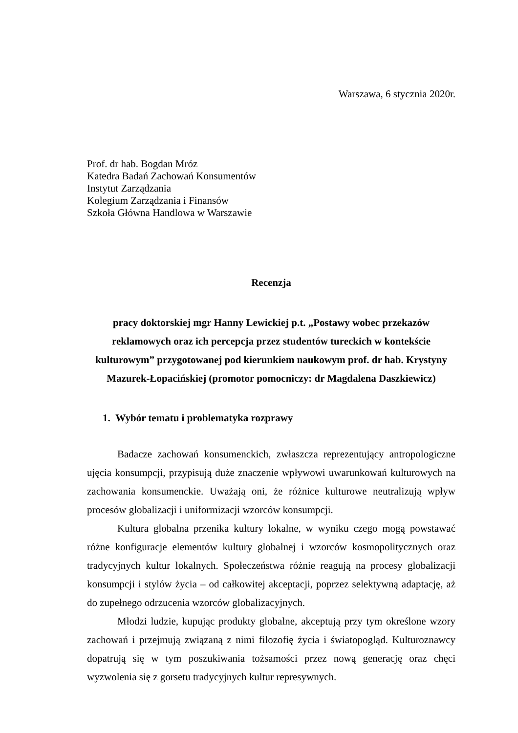Warszawa, 6 stycznia 2020r.
Prof. dr hab. Bogdan Mróz
Katedra Badań Zachowań Konsumentów
Instytut Zarządzania
Kolegium Zarządzania i Finansów
Szkoła Główna Handlowa w Warszawie
Recenzja
pracy doktorskiej mgr Hanny Lewickiej p.t. „Postawy wobec przekazów reklamowych oraz ich percepcja przez studentów tureckich w kontekście kulturowym” przygotowanej pod kierunkiem naukowym prof. dr hab. Krystyny Mazurek-Łopacińskiej (promotor pomocniczy: dr Magdalena Daszkiewicz)
1. Wybór tematu i problematyka rozprawy
Badacze zachowań konsumenckich, zwłaszcza reprezentujący antropologiczne ujęcia konsumpcji, przypisują duże znaczenie wpływowi uwarunkowań kulturowych na zachowania konsumenckie. Uważają oni, że różnice kulturowe neutralizują wpływ procesów globalizacji i uniformizacji wzorców konsumpcji.
Kultura globalna przenika kultury lokalne, w wyniku czego mogą powstawać różne konfiguracje elementów kultury globalnej i wzorców kosmopolitycznych oraz tradycyjnych kultur lokalnych. Społeczeństwa różnie reagują na procesy globalizacji konsumpcji i stylów życia – od całkowitej akceptacji, poprzez selektywną adaptację, aż do zupełnego odrzucenia wzorców globalizacyjnych.
Młodzi ludzie, kupując produkty globalne, akceptują przy tym określone wzory zachowań i przejmują związaną z nimi filozofię życia i światopogląd. Kulturoznawcy dopatrują się w tym poszukiwania tożsamości przez nową generację oraz chęci wyzwolenia się z gorsetu tradycyjnych kultur represywnych.